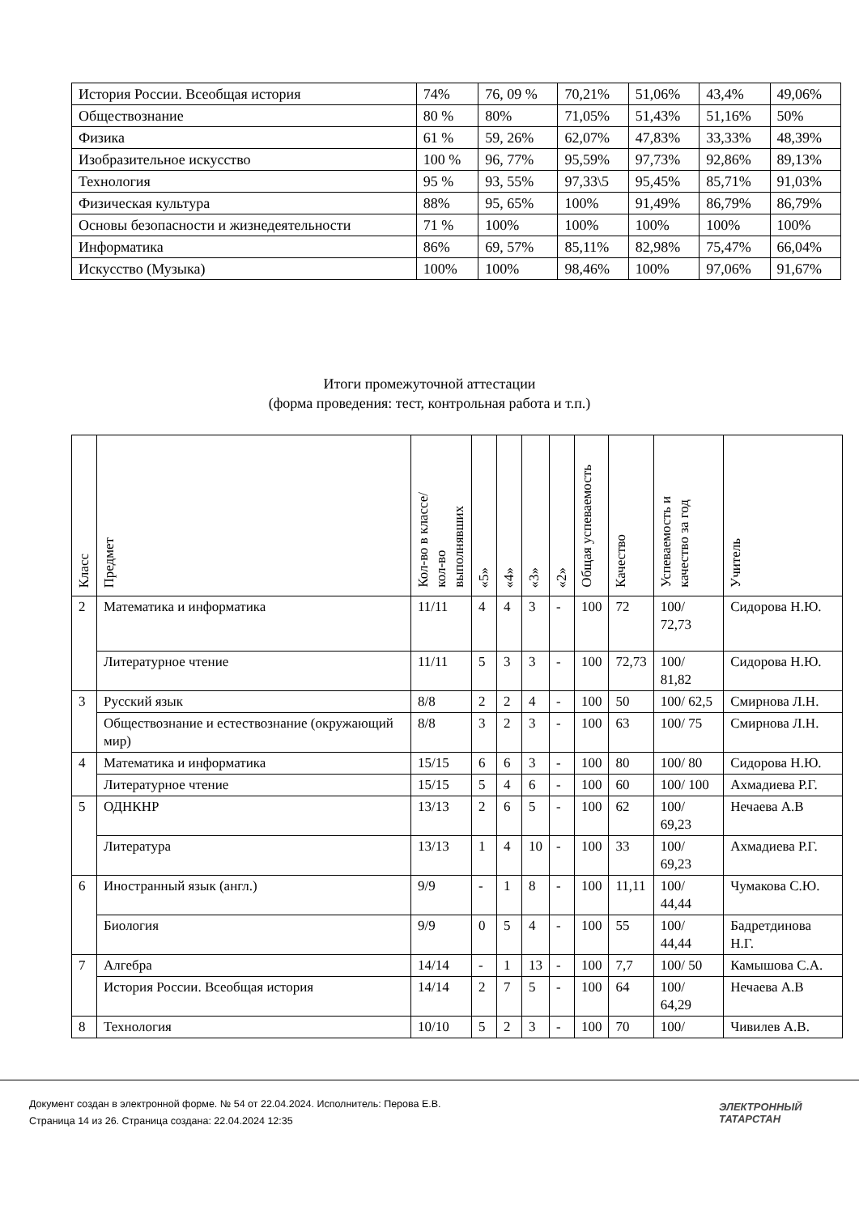| История России. Всеобщая история | 74% | 76, 09 % | 70,21% | 51,06% | 43,4% | 49,06% |
| Обществознание | 80 % | 80% | 71,05% | 51,43% | 51,16% | 50% |
| Физика | 61 % | 59, 26% | 62,07% | 47,83% | 33,33% | 48,39% |
| Изобразительное искусство | 100 % | 96, 77% | 95,59% | 97,73% | 92,86% | 89,13% |
| Технология | 95 % | 93, 55% | 97,33\5 | 95,45% | 85,71% | 91,03% |
| Физическая культура | 88% | 95, 65% | 100% | 91,49% | 86,79% | 86,79% |
| Основы безопасности и жизнедеятельности | 71 % | 100% | 100% | 100% | 100% | 100% |
| Информатика | 86% | 69, 57% | 85,11% | 82,98% | 75,47% | 66,04% |
| Искусство (Музыка) | 100% | 100% | 98,46% | 100% | 97,06% | 91,67% |
Итоги промежуточной аттестации
(форма проведения: тест, контрольная работа и т.п.)
| Класс | Предмет | Кол-во в классе/ кол-во выполнявших | «5» | «4» | «3» | «2» | Общая успеваемость | Качество | Успеваемость и качество за год | Учитель |
| --- | --- | --- | --- | --- | --- | --- | --- | --- | --- | --- |
| 2 | Математика и информатика | 11/11 | 4 | 4 | 3 | - | 100 | 72 | 100/ 72,73 | Сидорова Н.Ю. |
| | Литературное чтение | 11/11 | 5 | 3 | 3 | - | 100 | 72,73 | 100/ 81,82 | Сидорова Н.Ю. |
| 3 | Русский язык | 8/8 | 2 | 2 | 4 | - | 100 | 50 | 100/ 62,5 | Смирнова Л.Н. |
| | Обществознание и естествознание (окружающий мир) | 8/8 | 3 | 2 | 3 | - | 100 | 63 | 100/ 75 | Смирнова Л.Н. |
| 4 | Математика и информатика | 15/15 | 6 | 6 | 3 | - | 100 | 80 | 100/ 80 | Сидорова Н.Ю. |
| | Литературное чтение | 15/15 | 5 | 4 | 6 | - | 100 | 60 | 100/ 100 | Ахмадиева Р.Г. |
| 5 | ОДНКНР | 13/13 | 2 | 6 | 5 | - | 100 | 62 | 100/ 69,23 | Нечаева А.В |
| | Литература | 13/13 | 1 | 4 | 10 | - | 100 | 33 | 100/ 69,23 | Ахмадиева Р.Г. |
| 6 | Иностранный язык (англ.) | 9/9 | - | 1 | 8 | - | 100 | 11,11 | 100/ 44,44 | Чумакова С.Ю. |
| | Биология | 9/9 | 0 | 5 | 4 | - | 100 | 55 | 100/ 44,44 | Бадретдинова Н.Г. |
| 7 | Алгебра | 14/14 | - | 1 | 13 | - | 100 | 7,7 | 100/ 50 | Камышова С.А. |
| | История России. Всеобщая история | 14/14 | 2 | 7 | 5 | - | 100 | 64 | 100/ 64,29 | Нечаева А.В |
| 8 | Технология | 10/10 | 5 | 2 | 3 | - | 100 | 70 | 100/ | Чивилев А.В. |
Документ создан в электронной форме. № 54 от 22.04.2024. Исполнитель: Перова Е.В.
Страница 14 из 26. Страница создана: 22.04.2024 12:35
ЭЛЕКТРОННЫЙ
ТАТАРСТАН